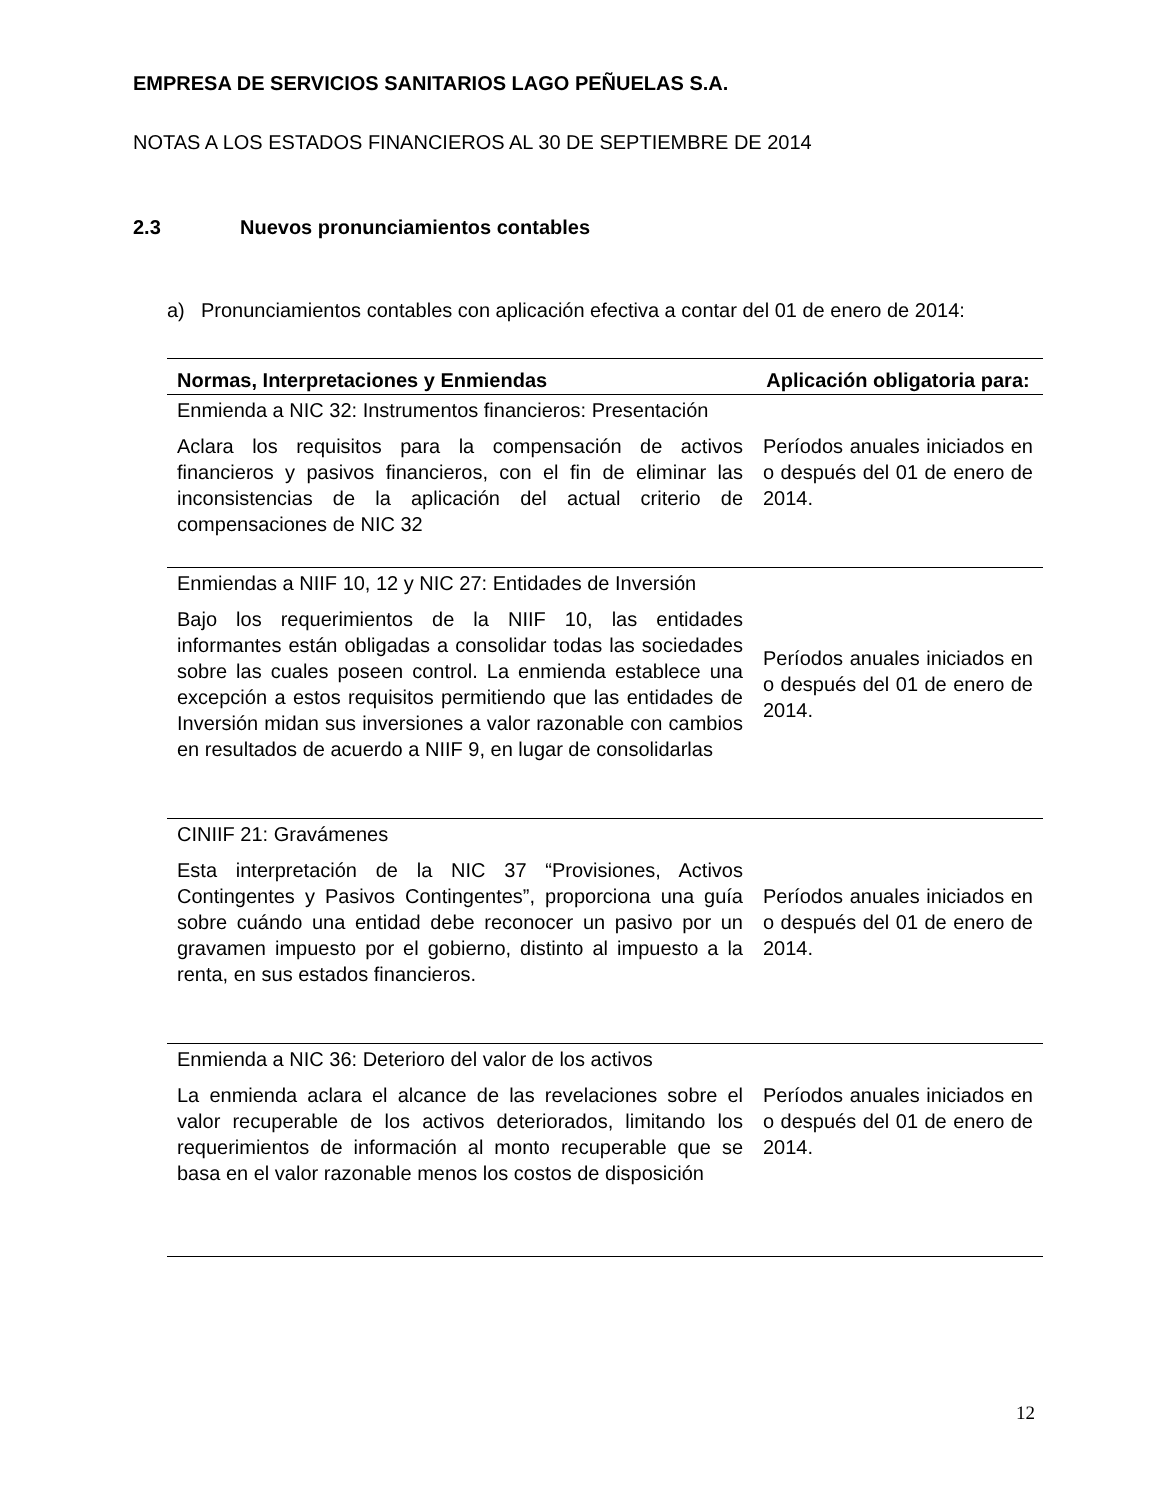EMPRESA DE SERVICIOS SANITARIOS LAGO PEÑUELAS S.A.
NOTAS A LOS ESTADOS FINANCIEROS AL 30 DE SEPTIEMBRE DE 2014
2.3 Nuevos pronunciamientos contables
a) Pronunciamientos contables con aplicación efectiva a contar del 01 de enero de 2014:
| Normas, Interpretaciones y Enmiendas | Aplicación obligatoria para: |
| --- | --- |
| Enmienda a NIC 32: Instrumentos financieros: Presentación Aclara los requisitos para la compensación de activos financieros y pasivos financieros, con el fin de eliminar las inconsistencias de la aplicación del actual criterio de compensaciones de NIC 32 | Períodos anuales iniciados en o después del 01 de enero de 2014. |
| Enmiendas a NIIF 10, 12 y NIC 27: Entidades de Inversión Bajo los requerimientos de la NIIF 10, las entidades informantes están obligadas a consolidar todas las sociedades sobre las cuales poseen control. La enmienda establece una excepción a estos requisitos permitiendo que las entidades de Inversión midan sus inversiones a valor razonable con cambios en resultados de acuerdo a NIIF 9, en lugar de consolidarlas | Períodos anuales iniciados en o después del 01 de enero de 2014. |
| CINIIF 21: Gravámenes Esta interpretación de la NIC 37 “Provisiones, Activos Contingentes y Pasivos Contingentes”, proporciona una guía sobre cuándo una entidad debe reconocer un pasivo por un gravamen impuesto por el gobierno, distinto al impuesto a la renta, en sus estados financieros. | Períodos anuales iniciados en o después del 01 de enero de 2014. |
| Enmienda a NIC 36: Deterioro del valor de los activos La enmienda aclara el alcance de las revelaciones sobre el valor recuperable de los activos deteriorados, limitando los requerimientos de información al monto recuperable que se basa en el valor razonable menos los costos de disposición | Períodos anuales iniciados en o después del 01 de enero de 2014. |
12